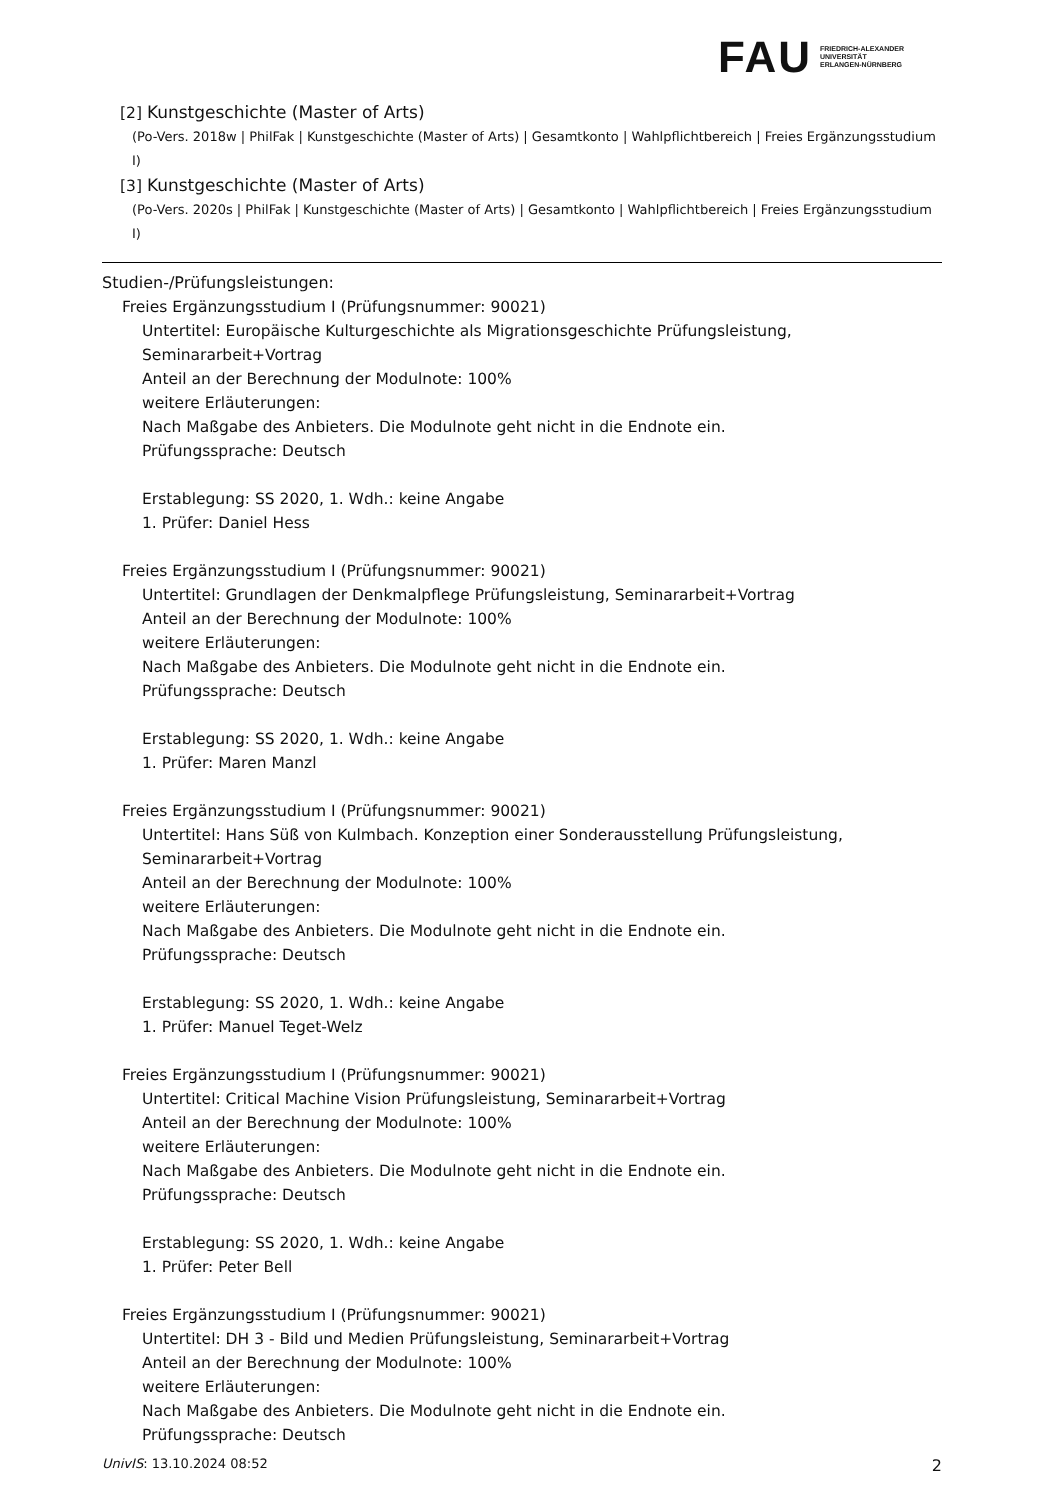FAU
FRIEDRICH-ALEXANDER
UNIVERSITÄT
ERLANGEN-NÜRNBERG
[2] Kunstgeschichte (Master of Arts)
(Po-Vers. 2018w | PhilFak | Kunstgeschichte (Master of Arts) | Gesamtkonto | Wahlpflichtbereich | Freies Ergänzungsstudium I)
[3] Kunstgeschichte (Master of Arts)
(Po-Vers. 2020s | PhilFak | Kunstgeschichte (Master of Arts) | Gesamtkonto | Wahlpflichtbereich | Freies Ergänzungsstudium I)
Studien-/Prüfungsleistungen:
Freies Ergänzungsstudium I (Prüfungsnummer: 90021)
Untertitel: Europäische Kulturgeschichte als Migrationsgeschichte Prüfungsleistung, Seminararbeit+Vortrag
Anteil an der Berechnung der Modulnote: 100%
weitere Erläuterungen:
Nach Maßgabe des Anbieters. Die Modulnote geht nicht in die Endnote ein.
Prüfungssprache: Deutsch
Erstablegung: SS 2020, 1. Wdh.: keine Angabe
1. Prüfer: Daniel Hess
Freies Ergänzungsstudium I (Prüfungsnummer: 90021)
Untertitel: Grundlagen der Denkmalpflege Prüfungsleistung, Seminararbeit+Vortrag
Anteil an der Berechnung der Modulnote: 100%
weitere Erläuterungen:
Nach Maßgabe des Anbieters. Die Modulnote geht nicht in die Endnote ein.
Prüfungssprache: Deutsch
Erstablegung: SS 2020, 1. Wdh.: keine Angabe
1. Prüfer: Maren Manzl
Freies Ergänzungsstudium I (Prüfungsnummer: 90021)
Untertitel: Hans Süß von Kulmbach. Konzeption einer Sonderausstellung Prüfungsleistung, Seminararbeit+Vortrag
Anteil an der Berechnung der Modulnote: 100%
weitere Erläuterungen:
Nach Maßgabe des Anbieters. Die Modulnote geht nicht in die Endnote ein.
Prüfungssprache: Deutsch
Erstablegung: SS 2020, 1. Wdh.: keine Angabe
1. Prüfer: Manuel Teget-Welz
Freies Ergänzungsstudium I (Prüfungsnummer: 90021)
Untertitel: Critical Machine Vision Prüfungsleistung, Seminararbeit+Vortrag
Anteil an der Berechnung der Modulnote: 100%
weitere Erläuterungen:
Nach Maßgabe des Anbieters. Die Modulnote geht nicht in die Endnote ein.
Prüfungssprache: Deutsch
Erstablegung: SS 2020, 1. Wdh.: keine Angabe
1. Prüfer: Peter Bell
Freies Ergänzungsstudium I (Prüfungsnummer: 90021)
Untertitel: DH 3 - Bild und Medien Prüfungsleistung, Seminararbeit+Vortrag
Anteil an der Berechnung der Modulnote: 100%
weitere Erläuterungen:
Nach Maßgabe des Anbieters. Die Modulnote geht nicht in die Endnote ein.
Prüfungssprache: Deutsch
UnivIS: 13.10.2024 08:52 2